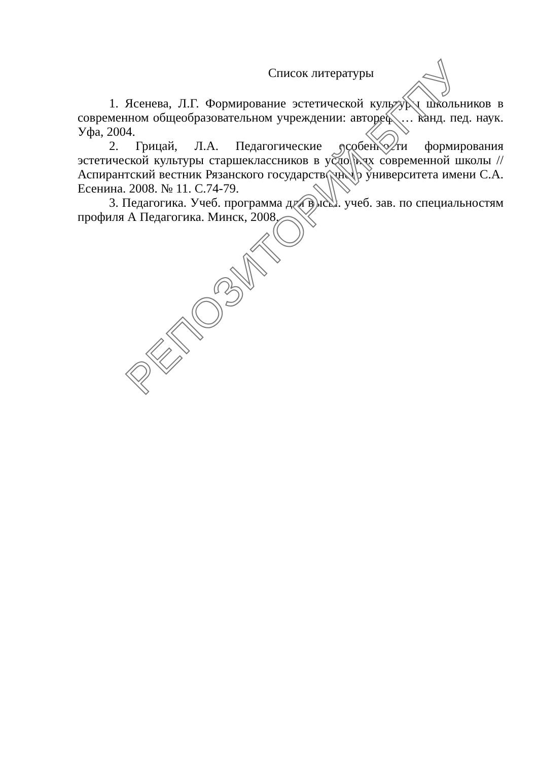Список литературы
1. Ясенева, Л.Г. Формирование эстетической культуры школьников в современном общеобразовательном учреждении: автореф. … канд. пед. наук. Уфа, 2004.
2. Грицай, Л.А. Педагогические особенности формирования эстетической культуры старшеклассников в условиях современной школы // Аспирантский вестник Рязанского государственного университета имени С.А. Есенина. 2008. № 11. С.74-79.
3. Педагогика. Учеб. программа для высш. учеб. зав. по специальностям профиля А Педагогика. Минск, 2008.
РЕПОЗИТОРИЙ БГПУ